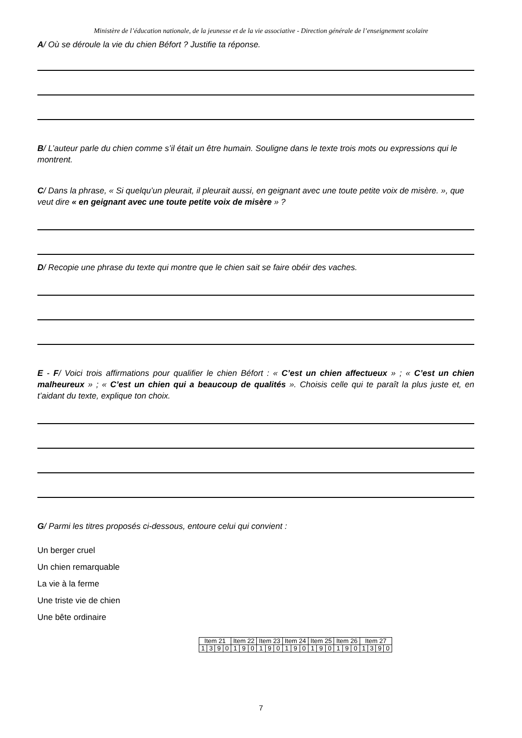Ministère de l’éducation nationale, de la jeunesse et de la vie associative - Direction générale de l’enseignement scolaire
A/ Où se déroule la vie du chien Béfort ? Justifie ta réponse.
B/ L’auteur parle du chien comme s’il était un être humain. Souligne dans le texte trois mots ou expressions qui le montrent.
C/ Dans la phrase, « Si quelqu’un pleurait, il pleurait aussi, en geignant avec une toute petite voix de misère. », que veut dire « en geignant avec une toute petite voix de misère » ?
D/ Recopie une phrase du texte qui montre que le chien sait se faire obéir des vaches.
E - F/ Voici trois affirmations pour qualifier le chien Béfort : « C’est un chien affectueux » ; « C’est un chien malheureux » ; « C’est un chien qui a beaucoup de qualités ». Choisis celle qui te paraît la plus juste et, en t’aidant du texte, explique ton choix.
G/ Parmi les titres proposés ci-dessous, entoure celui qui convient :
Un berger cruel
Un chien remarquable
La vie à la ferme
Une triste vie de chien
Une bête ordinaire
| Item 21 | | | | Item 22 | | | Item 23 | | | Item 24 | | | Item 25 | | | Item 26 | | | Item 27 | | | |
| 1 | 3 | 9 | 0 | 1 | 9 | 0 | 1 | 9 | 0 | 1 | 9 | 0 | 1 | 9 | 0 | 1 | 9 | 0 | 1 | 3 | 9 | 0 |
7